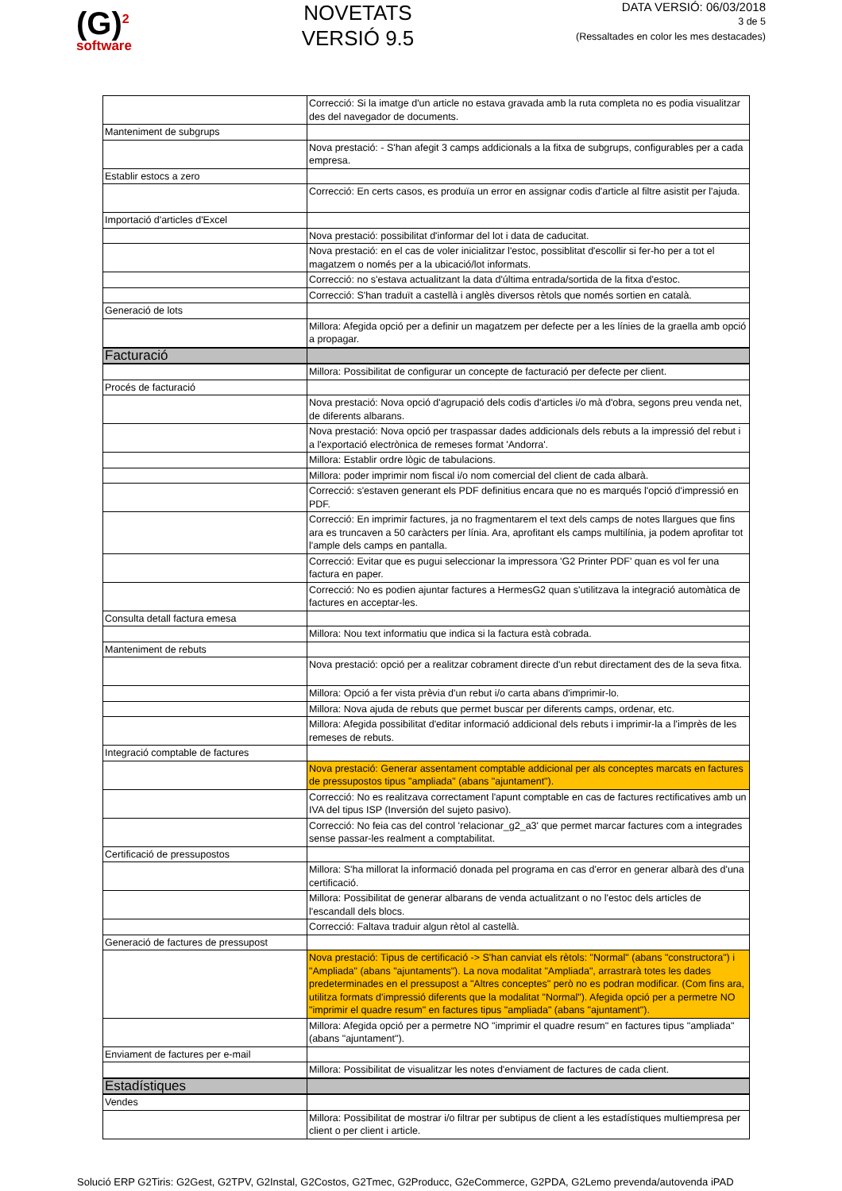(G)<sup>2</sup>
software
NOVETATS
VERSIÓ 9.5
DATA VERSIÓ: 06/03/2018
3 de 5
(Ressaltades en color les mes destacades)
| | Correcció: Si la imatge d'un article no estava gravada amb la ruta completa no es podia visualitzar des del navegador de documents. |
| Manteniment de subgrups | |
| | Nova prestació: - S'han afegit 3 camps addicionals a la fitxa de subgrups, configurables per a cada empresa. |
| Establir estocs a zero | |
| | Correcció: En certs casos, es produïa un error en assignar codis d'article al filtre asistit per l'ajuda. |
| Importació d'articles d'Excel | |
| | Nova prestació: possibilitat d'informar del lot i data de caducitat. |
| | Nova prestació: en el cas de voler inicialitzar l'estoc, possiblitat d'escollir si fer-ho per a tot el magatzem o només per a la ubicació/lot informats. |
| | Correcció: no s'estava actualitzant la data d'última entrada/sortida de la fitxa d'estoc. |
| | Correcció: S'han traduït a castellà i anglès diversos rètols que només sortien en català. |
| Generació de lots | |
| | Millora: Afegida opció per a definir un magatzem per defecte per a les línies de la graella amb opció a propagar. |
| Facturació | |
| | Millora: Possibilitat de configurar un concepte de facturació per defecte per client. |
| Procés de facturació | |
| | Nova prestació: Nova opció d'agrupació dels codis d'articles i/o mà d'obra, segons preu venda net, de diferents albarans. |
| | Nova prestació: Nova opció per traspassar dades addicionals dels rebuts a la impressió del rebut i a l'exportació electrònica de remeses format 'Andorra'. |
| | Millora: Establir ordre lògic de tabulacions. |
| | Millora: poder imprimir nom fiscal i/o nom comercial del client de cada albarà. |
| | Correcció: s'estaven generant els PDF definitius encara que no es marqués l'opció d'impressió en PDF. |
| | Correcció: En imprimir factures, ja no fragmentarem el text dels camps de notes llargues que fins ara es truncaven a 50 caràcters per línia. Ara, aprofitant els camps multilínia, ja podem aprofitar tot l'ample dels camps en pantalla. |
| | Correcció: Evitar que es pugui seleccionar la impressora 'G2 Printer PDF' quan es vol fer una factura en paper. |
| | Correcció: No es podien ajuntar factures a HermesG2 quan s'utilitzava la integració automàtica de factures en acceptar-les. |
| Consulta detall factura emesa | |
| | Millora: Nou text informatiu que indica si la factura està cobrada. |
| Manteniment de rebuts | |
| | Nova prestació: opció per a realitzar cobrament directe d'un rebut directament des de la seva fitxa. |
| | Millora: Opció a fer vista prèvia d'un rebut i/o carta abans d'imprimir-lo. |
| | Millora: Nova ajuda de rebuts que permet buscar per diferents camps, ordenar, etc. |
| | Millora: Afegida possibilitat d'editar informació addicional dels rebuts i imprimir-la a l'imprès de les remeses de rebuts. |
| Integració comptable de factures | |
| | Nova prestació: Generar assentament comptable addicional per als conceptes marcats en factures de pressupostos tipus "ampliada" (abans "ajuntament"). |
| | Correcció: No es realitzava correctament l'apunt comptable en cas de factures rectificatives amb un IVA del tipus ISP (Inversión del sujeto pasivo). |
| | Correcció: No feia cas del control 'relacionar_g2_a3' que permet marcar factures com a integrades sense passar-les realment a comptabilitat. |
| Certificació de pressupostos | |
| | Millora: S'ha millorat la informació donada pel programa en cas d'error en generar albarà des d'una certificació. |
| | Millora: Possibilitat de generar albarans de venda actualitzant o no l'estoc dels articles de l'escandall dels blocs. |
| | Correcció: Faltava traduir algun rètol al castellà. |
| Generació de factures de pressupost | |
| | Nova prestació: Tipus de certificació -> S'han canviat els rètols: "Normal" (abans "constructora") i "Ampliada" (abans "ajuntaments"). La nova modalitat "Ampliada", arrastrarà totes les dades predeterminades en el pressupost a "Altres conceptes" però no es podran modificar. (Com fins ara, utilitza formats d'impressió diferents que la modalitat "Normal"). Afegida opció per a permetre NO "imprimir el quadre resum" en factures tipus "ampliada" (abans "ajuntament"). |
| | Millora: Afegida opció per a permetre NO "imprimir el quadre resum" en factures tipus "ampliada" (abans "ajuntament"). |
| Enviament de factures per e-mail | |
| | Millora: Possibilitat de visualitzar les notes d'enviament de factures de cada client. |
| Estadístiques | |
| Vendes | |
| | Millora: Possibilitat de mostrar i/o filtrar per subtipus de client a les estadístiques multiempresa per client o per client i article. |
Solució ERP G2Tiris: G2Gest, G2TPV, G2Instal, G2Costos, G2Tmec, G2Producc, G2eCommerce, G2PDA, G2Lemo prevenda/autovenda iPAD